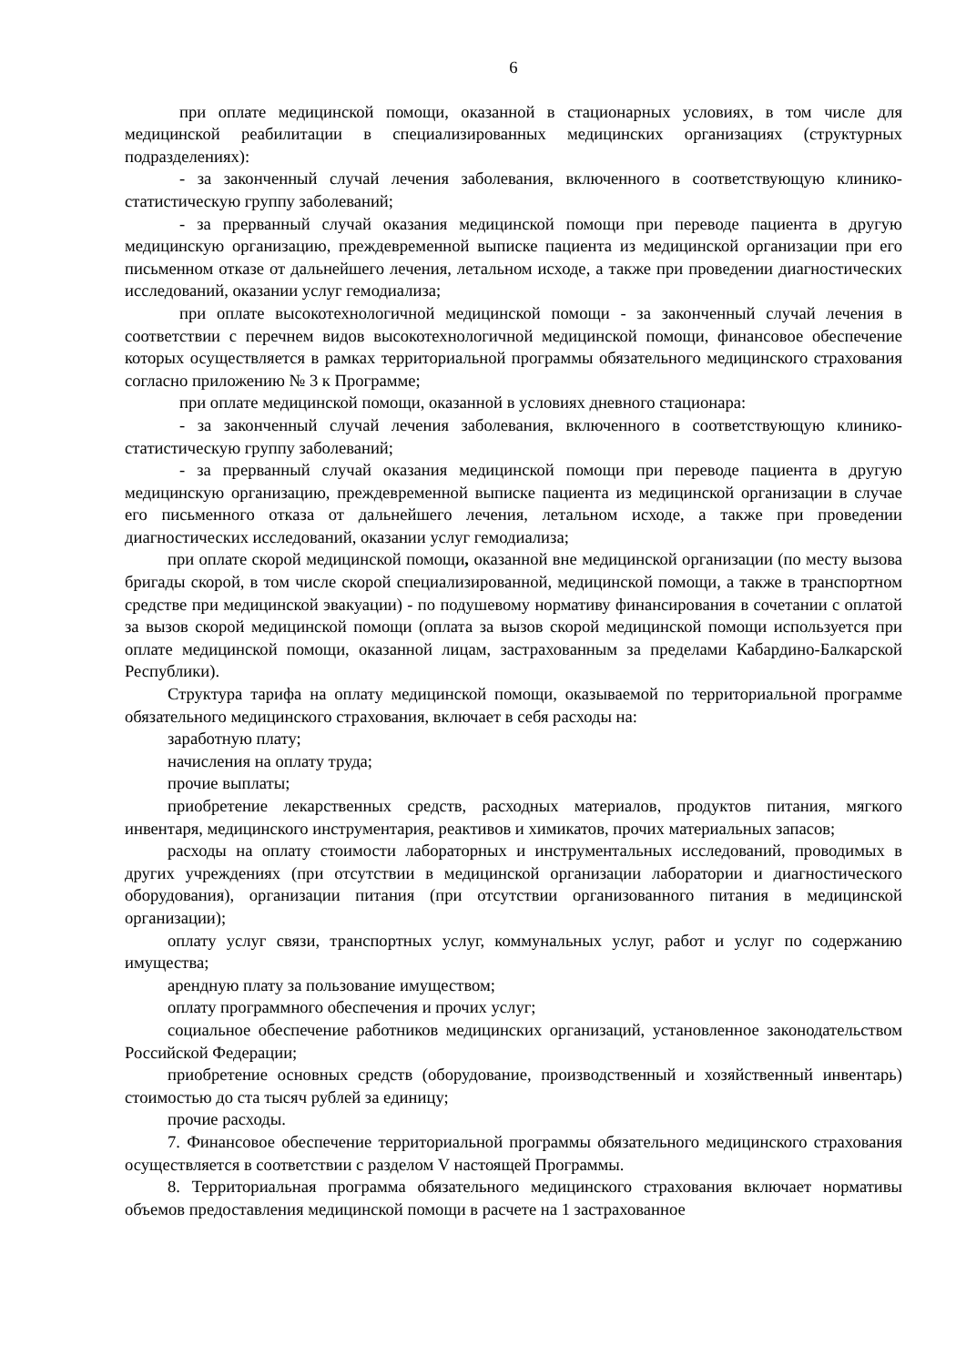6
при оплате медицинской помощи, оказанной в стационарных условиях, в том числе для медицинской реабилитации в специализированных медицинских организациях (структурных подразделениях):
- за законченный случай лечения заболевания, включенного в соответствующую клинико-статистическую группу заболеваний;
- за прерванный случай оказания медицинской помощи при переводе пациента в другую медицинскую организацию, преждевременной выписке пациента из медицинской организации при его письменном отказе от дальнейшего лечения, летальном исходе, а также при проведении диагностических исследований, оказании услуг гемодиализа;
при оплате высокотехнологичной медицинской помощи - за законченный случай лечения в соответствии с перечнем видов высокотехнологичной медицинской помощи, финансовое обеспечение которых осуществляется в рамках территориальной программы обязательного медицинского страхования согласно приложению № 3 к Программе;
при оплате медицинской помощи, оказанной в условиях дневного стационара:
- за законченный случай лечения заболевания, включенного в соответствующую клинико-статистическую группу заболеваний;
- за прерванный случай оказания медицинской помощи при переводе пациента в другую медицинскую организацию, преждевременной выписке пациента из медицинской организации в случае его письменного отказа от дальнейшего лечения, летальном исходе, а также при проведении диагностических исследований, оказании услуг гемодиализа;
при оплате скорой медицинской помощи, оказанной вне медицинской организации (по месту вызова бригады скорой, в том числе скорой специализированной, медицинской помощи, а также в транспортном средстве при медицинской эвакуации) - по подушевому нормативу финансирования в сочетании с оплатой за вызов скорой медицинской помощи (оплата за вызов скорой медицинской помощи используется при оплате медицинской помощи, оказанной лицам, застрахованным за пределами Кабардино-Балкарской Республики).
Структура тарифа на оплату медицинской помощи, оказываемой по территориальной программе обязательного медицинского страхования, включает в себя расходы на:
заработную плату;
начисления на оплату труда;
прочие выплаты;
приобретение лекарственных средств, расходных материалов, продуктов питания, мягкого инвентаря, медицинского инструментария, реактивов и химикатов, прочих материальных запасов;
расходы на оплату стоимости лабораторных и инструментальных исследований, проводимых в других учреждениях (при отсутствии в медицинской организации лаборатории и диагностического оборудования), организации питания (при отсутствии организованного питания в медицинской организации);
оплату услуг связи, транспортных услуг, коммунальных услуг, работ и услуг по содержанию имущества;
арендную плату за пользование имуществом;
оплату программного обеспечения и прочих услуг;
социальное обеспечение работников медицинских организаций, установленное законодательством Российской Федерации;
приобретение основных средств (оборудование, производственный и хозяйственный инвентарь) стоимостью до ста тысяч рублей за единицу;
прочие расходы.
7. Финансовое обеспечение территориальной программы обязательного медицинского страхования осуществляется в соответствии с разделом V настоящей Программы.
8. Территориальная программа обязательного медицинского страхования включает нормативы объемов предоставления медицинской помощи в расчете на 1 застрахованное